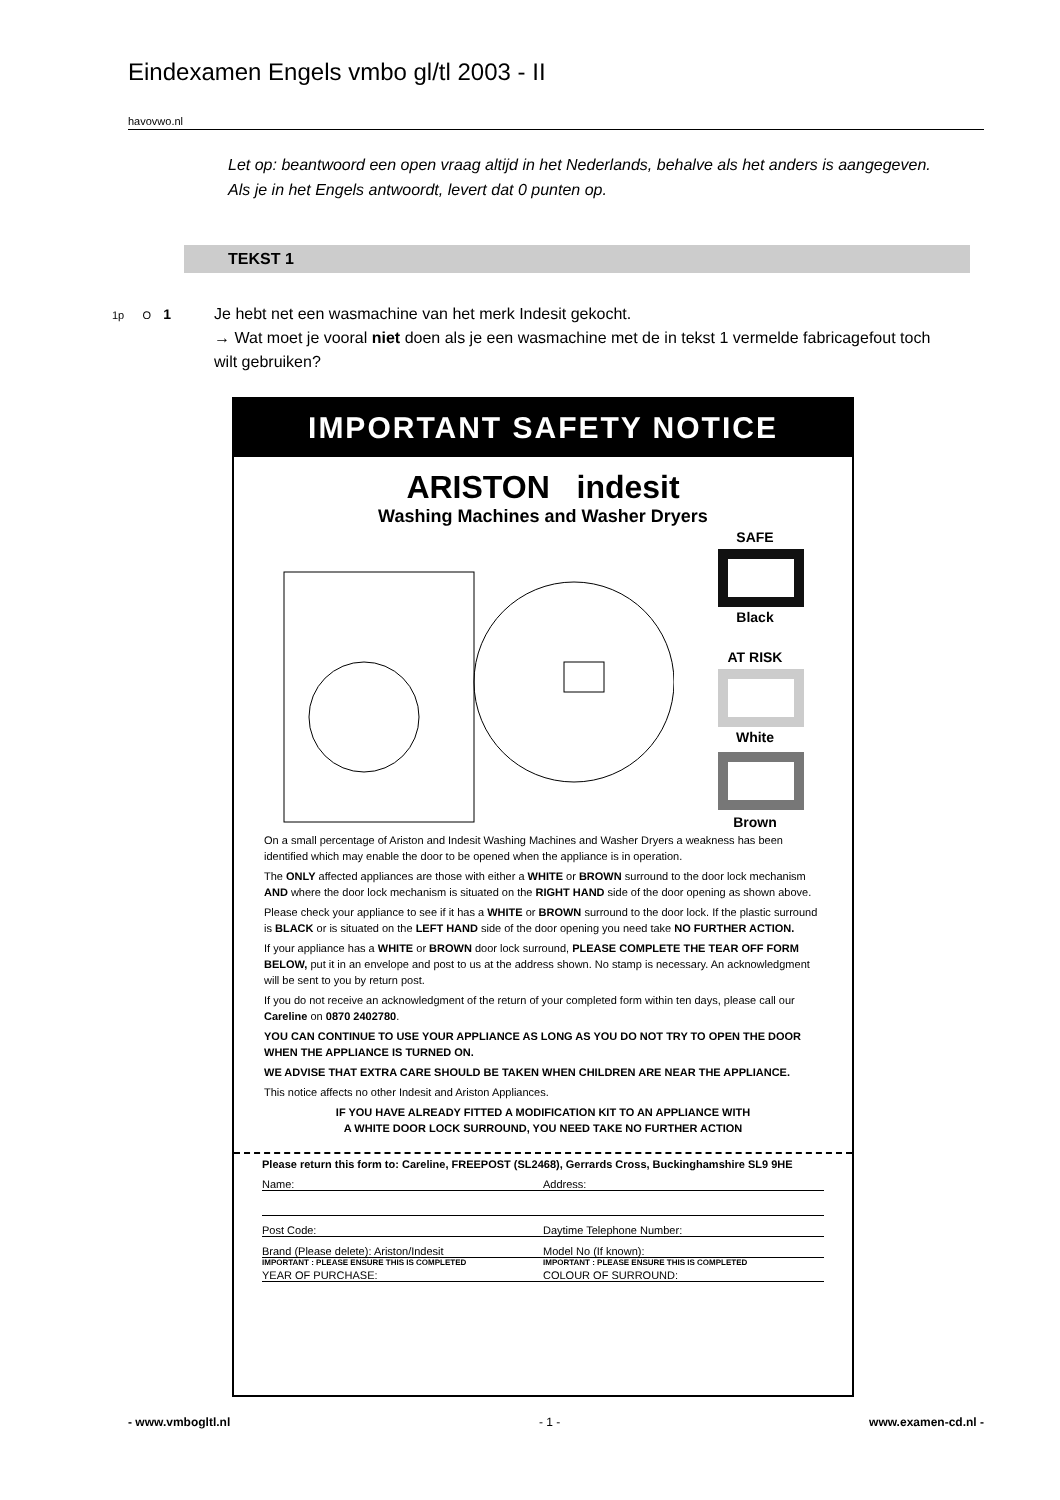Eindexamen Engels vmbo gl/tl 2003 - II
havovwo.nl
Let op: beantwoord een open vraag altijd in het Nederlands, behalve als het anders is aangegeven. Als je in het Engels antwoordt, levert dat 0 punten op.
TEKST 1
1p O 1 Je hebt net een wasmachine van het merk Indesit gekocht.
→ Wat moet je vooral niet doen als je een wasmachine met de in tekst 1 vermelde fabricagefout toch wilt gebruiken?
IMPORTANT SAFETY NOTICE
ARISTON indesit
Washing Machines and Washer Dryers
SAFE
Black
AT RISK
White
Brown
On a small percentage of Ariston and Indesit Washing Machines and Washer Dryers a weakness has been identified which may enable the door to be opened when the appliance is in operation.
The ONLY affected appliances are those with either a WHITE or BROWN surround to the door lock mechanism AND where the door lock mechanism is situated on the RIGHT HAND side of the door opening as shown above.
Please check your appliance to see if it has a WHITE or BROWN surround to the door lock. If the plastic surround is BLACK or is situated on the LEFT HAND side of the door opening you need take NO FURTHER ACTION.
If your appliance has a WHITE or BROWN door lock surround, PLEASE COMPLETE THE TEAR OFF FORM BELOW, put it in an envelope and post to us at the address shown. No stamp is necessary. An acknowledgment will be sent to you by return post.
If you do not receive an acknowledgment of the return of your completed form within ten days, please call our Careline on 0870 2402780.
YOU CAN CONTINUE TO USE YOUR APPLIANCE AS LONG AS YOU DO NOT TRY TO OPEN THE DOOR WHEN THE APPLIANCE IS TURNED ON.
WE ADVISE THAT EXTRA CARE SHOULD BE TAKEN WHEN CHILDREN ARE NEAR THE APPLIANCE.
This notice affects no other Indesit and Ariston Appliances.
IF YOU HAVE ALREADY FITTED A MODIFICATION KIT TO AN APPLIANCE WITH
A WHITE DOOR LOCK SURROUND, YOU NEED TAKE NO FURTHER ACTION
Please return this form to: Careline, FREEPOST (SL2468), Gerrards Cross, Buckinghamshire SL9 9HE
Name: Address:
Post Code: Daytime Telephone Number:
Brand (Please delete): Ariston/Indesit
Model No (If known):
IMPORTANT : PLEASE ENSURE THIS IS COMPLETED
IMPORTANT : PLEASE ENSURE THIS IS COMPLETED
YEAR OF PURCHASE: COLOUR OF SURROUND:
- www.vmbogltl.nl - 1 - www.examen-cd.nl -